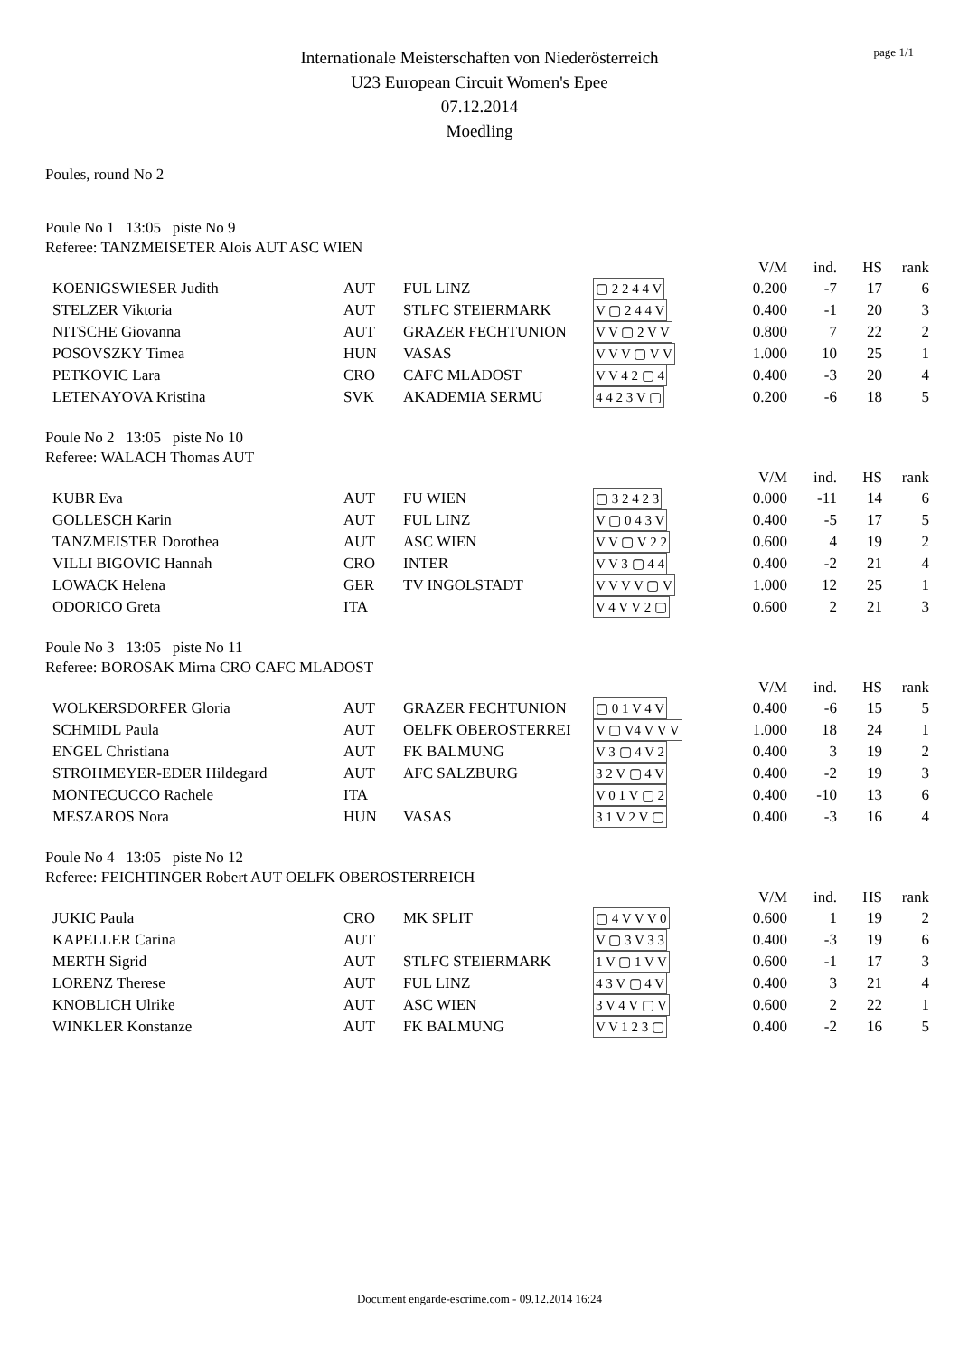page 1/1
Internationale Meisterschaften von Niederösterreich
U23 European Circuit Women's Epee
07.12.2014
Moedling
Poules, round No 2
Poule No 1 13:05 piste No 9
Referee: TANZMEISETER Alois AUT ASC WIEN
| | | | | V/M | ind. | HS | rank |
| KOENIGSWIESER Judith | AUT | FUL LINZ | ▢ 2 2 4 4 V | 0.200 | -7 | 17 | 6 |
| STELZER Viktoria | AUT | STLFC STEIERMARK | V ▢ 2 4 4 V | 0.400 | -1 | 20 | 3 |
| NITSCHE Giovanna | AUT | GRAZER FECHTUNION | V V ▢ 2 V V | 0.800 | 7 | 22 | 2 |
| POSOVSZKY Timea | HUN | VASAS | V V V ▢ V V | 1.000 | 10 | 25 | 1 |
| PETKOVIC Lara | CRO | CAFC MLADOST | V V 4 2 ▢ 4 | 0.400 | -3 | 20 | 4 |
| LETENAYOVA Kristina | SVK | AKADEMIA SERMU | 4 4 2 3 V ▢ | 0.200 | -6 | 18 | 5 |
Poule No 2 13:05 piste No 10
Referee: WALACH Thomas AUT
| | | | | V/M | ind. | HS | rank |
| KUBR Eva | AUT | FU WIEN | ▢ 3 2 4 2 3 | 0.000 | -11 | 14 | 6 |
| GOLLESCH Karin | AUT | FUL LINZ | V ▢ 0 4 3 V | 0.400 | -5 | 17 | 5 |
| TANZMEISTER Dorothea | AUT | ASC WIEN | V V ▢ V 2 2 | 0.600 | 4 | 19 | 2 |
| VILLI BIGOVIC Hannah | CRO | INTER | V V 3 ▢ 4 4 | 0.400 | -2 | 21 | 4 |
| LOWACK Helena | GER | TV INGOLSTADT | V V V V ▢ V | 1.000 | 12 | 25 | 1 |
| ODORICO Greta | ITA | | V 4 V V 2 ▢ | 0.600 | 2 | 21 | 3 |
Poule No 3 13:05 piste No 11
Referee: BOROSAK Mirna CRO CAFC MLADOST
| | | | | V/M | ind. | HS | rank |
| WOLKERSDORFER Gloria | AUT | GRAZER FECHTUNION | ▢ 0 1 V 4 V | 0.400 | -6 | 15 | 5 |
| SCHMIDL Paula | AUT | OELFK OBEROSTERREI | V ▢ V4 V V V | 1.000 | 18 | 24 | 1 |
| ENGEL Christiana | AUT | FK BALMUNG | V 3 ▢ 4 V 2 | 0.400 | 3 | 19 | 2 |
| STROHMEYER-EDER Hildegard | AUT | AFC SALZBURG | 3 2 V ▢ 4 V | 0.400 | -2 | 19 | 3 |
| MONTECUCCO Rachele | ITA | | V 0 1 V ▢ 2 | 0.400 | -10 | 13 | 6 |
| MESZAROS Nora | HUN | VASAS | 3 1 V 2 V ▢ | 0.400 | -3 | 16 | 4 |
Poule No 4 13:05 piste No 12
Referee: FEICHTINGER Robert AUT OELFK OBEROSTERREICH
| | | | | V/M | ind. | HS | rank |
| JUKIC Paula | CRO | MK SPLIT | ▢ 4 V V V 0 | 0.600 | 1 | 19 | 2 |
| KAPELLER Carina | AUT | | V ▢ 3 V 3 3 | 0.400 | -3 | 19 | 6 |
| MERTH Sigrid | AUT | STLFC STEIERMARK | 1 V ▢ 1 V V | 0.600 | -1 | 17 | 3 |
| LORENZ Therese | AUT | FUL LINZ | 4 3 V ▢ 4 V | 0.400 | 3 | 21 | 4 |
| KNOBLICH Ulrike | AUT | ASC WIEN | 3 V 4 V ▢ V | 0.600 | 2 | 22 | 1 |
| WINKLER Konstanze | AUT | FK BALMUNG | V V 1 2 3 ▢ | 0.400 | -2 | 16 | 5 |
Document engarde-escrime.com - 09.12.2014 16:24